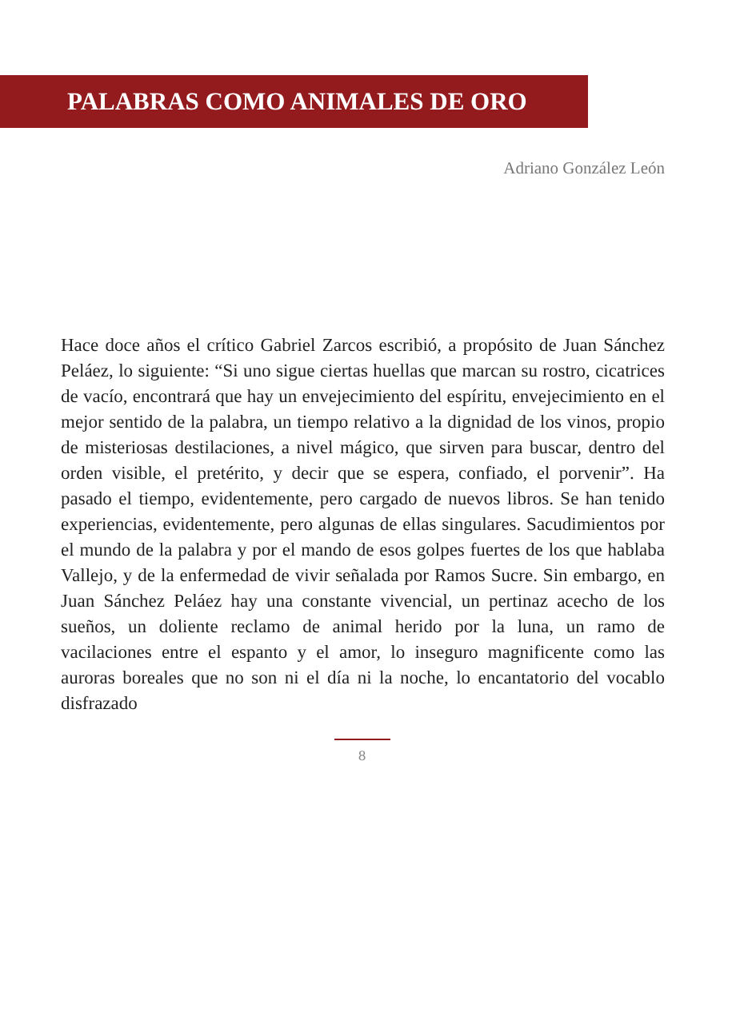PALABRAS COMO ANIMALES DE ORO
Adriano González León
Hace doce años el crítico Gabriel Zarcos escribió, a propósito de Juan Sánchez Peláez, lo siguiente: “Si uno sigue ciertas huellas que marcan su rostro, cicatrices de vacío, encontrará que hay un envejecimiento del espíritu, envejecimiento en el mejor sentido de la palabra, un tiempo relativo a la dignidad de los vinos, propio de misteriosas destilaciones, a nivel mágico, que sirven para buscar, dentro del orden visible, el pretérito, y decir que se espera, confiado, el porvenir”. Ha pasado el tiempo, evidentemente, pero cargado de nuevos libros. Se han tenido experiencias, evidentemente, pero algunas de ellas singulares. Sacudimientos por el mundo de la palabra y por el mando de esos golpes fuertes de los que hablaba Vallejo, y de la enfermedad de vivir señalada por Ramos Sucre. Sin embargo, en Juan Sánchez Peláez hay una constante vivencial, un pertinaz acecho de los sueños, un doliente reclamo de animal herido por la luna, un ramo de vacilaciones entre el espanto y el amor, lo inseguro magnificente como las auroras boreales que no son ni el día ni la noche, lo encantatorio del vocablo disfrazado
8